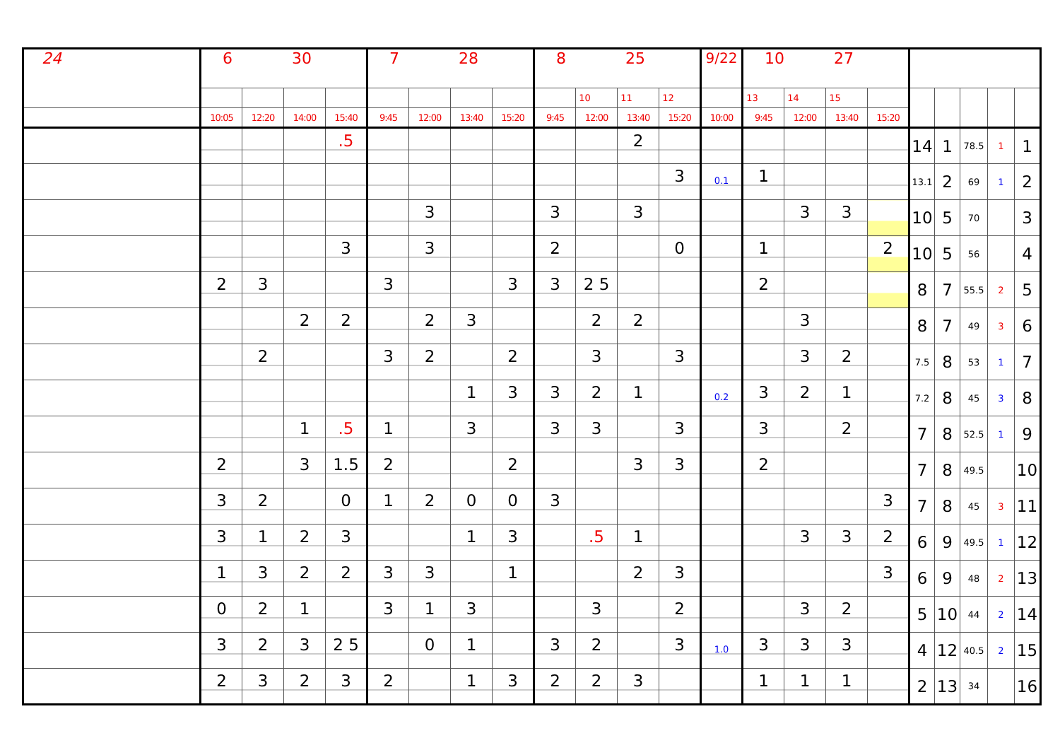| 24 | 6 30 | | | | 7 28 | | | | 8 25 | | | | 9/22 | 10 27 | | | | | | | | |
| | | | | | | | | | | 10 | 11 | 12 | | 13 | 14 | 15 | | | | | | |
| | 10:05 | 12:20 | 14:00 | 15:40 | 9:45 | 12:00 | 13:40 | 15:20 | 9:45 | 12:00 | 13:40 | 15:20 | 10:00 | 9:45 | 12:00 | 13:40 | 15:20 | | | | | |
| | | | | .5 | | | | | | | 2 | | | | | | | 14 | 1 | 78.5 | 1 | 1 |
| | | | | | | | | | | | | 3 | 0.1 | 1 | | | | 13.1 | 2 | 69 | 1 | 2 |
| | | | | | | 3 | | | 3 | | 3 | | | | 3 | 3 | | 10 | 5 | 70 | | 3 |
| | | | | 3 | | 3 | | | 2 | | | 0 | | 1 | | | 2 | 10 | 5 | 56 | | 4 |
| | 2 | 3 | | | 3 | | | 3 | 3 | 2 5 | | | | 2 | | | | 8 | 7 | 55.5 | 2 | 5 |
| | | | 2 | 2 | | 2 | 3 | | | 2 | 2 | | | | 3 | | | 8 | 7 | 49 | 3 | 6 |
| | | 2 | | | 3 | 2 | | 2 | | 3 | | 3 | | | 3 | 2 | | 7.5 | 8 | 53 | 1 | 7 |
| | | | | | | | 1 | 3 | 3 | 2 | 1 | | 0.2 | 3 | 2 | 1 | | 7.2 | 8 | 45 | 3 | 8 |
| | | | 1 | .5 | 1 | | 3 | | 3 | 3 | | 3 | | 3 | | 2 | | 7 | 8 | 52.5 | 1 | 9 |
| | 2 | | 3 | 1.5 | 2 | | | 2 | | | 3 | 3 | | 2 | | | | 7 | 8 | 49.5 | | 10 |
| | 3 | 2 | | 0 | 1 | 2 | 0 | 0 | 3 | | | | | | | | 3 | 7 | 8 | 45 | 3 | 11 |
| | 3 | 1 | 2 | 3 | | | 1 | 3 | | .5 | 1 | | | | 3 | 3 | 2 | 6 | 9 | 49.5 | 1 | 12 |
| | 1 | 3 | 2 | 2 | 3 | 3 | | 1 | | | 2 | 3 | | | | | 3 | 6 | 9 | 48 | 2 | 13 |
| | 0 | 2 | 1 | | 3 | 1 | 3 | | | 3 | | 2 | | | 3 | 2 | | 5 | 10 | 44 | 2 | 14 |
| | 3 | 2 | 3 | 2 5 | | 0 | 1 | | 3 | 2 | | 3 | 1.0 | 3 | 3 | 3 | | 4 | 12 | 40.5 | 2 | 15 |
| | 2 | 3 | 2 | 3 | 2 | | 1 | 3 | 2 | 2 | 3 | | | 1 | 1 | 1 | | 2 | 13 | 34 | | 16 |